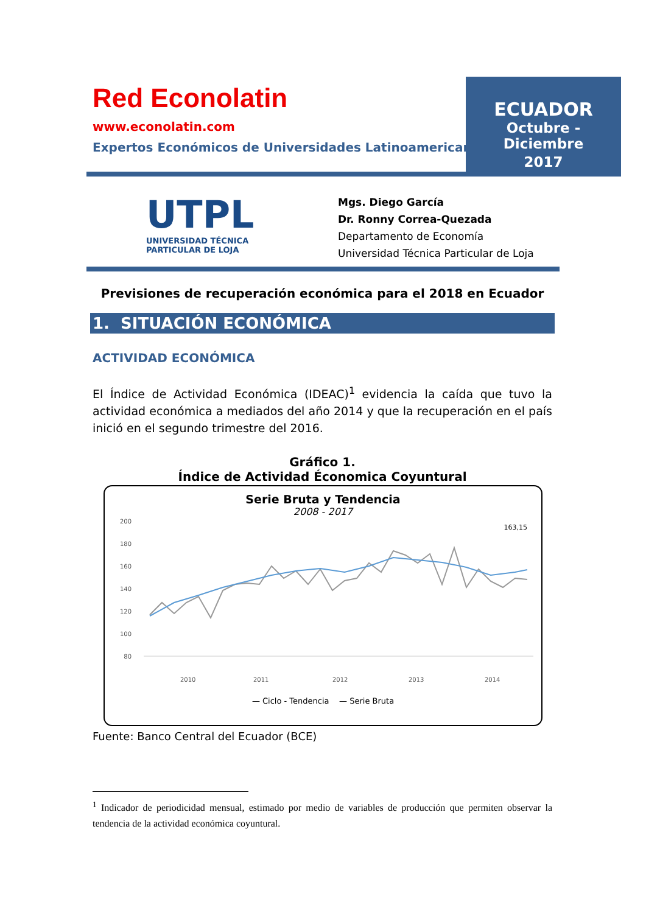Red Econolatin
www.econolatin.com
Expertos Económicos de Universidades Latinoamericanas
ECUADOR
Octubre - Diciembre
2017
UTPL
UNIVERSIDAD TÉCNICA
PARTICULAR DE LOJA
Mgs. Diego García
Dr. Ronny Correa-Quezada
Departamento de Economía
Universidad Técnica Particular de Loja
Previsiones de recuperación económica para el 2018 en Ecuador
1. SITUACIÓN ECONÓMICA
ACTIVIDAD ECONÓMICA
El Índice de Actividad Económica (IDEAC)<sup>1</sup> evidencia la caída que tuvo la actividad económica a mediados del año 2014 y que la recuperación en el país inició en el segundo trimestre del 2016.
Gráfico 1.
Índice de Actividad Économica Coyuntural
Serie Bruta y Tendencia
2008 - 2017
200
180
160
140
120
100
80
163,15
2010
2011
2012
2013
2014
— Ciclo - Tendencia — Serie Bruta
Fuente: Banco Central del Ecuador (BCE)
<sup>1</sup> Indicador de periodicidad mensual, estimado por medio de variables de producción que permiten observar la tendencia de la actividad económica coyuntural.